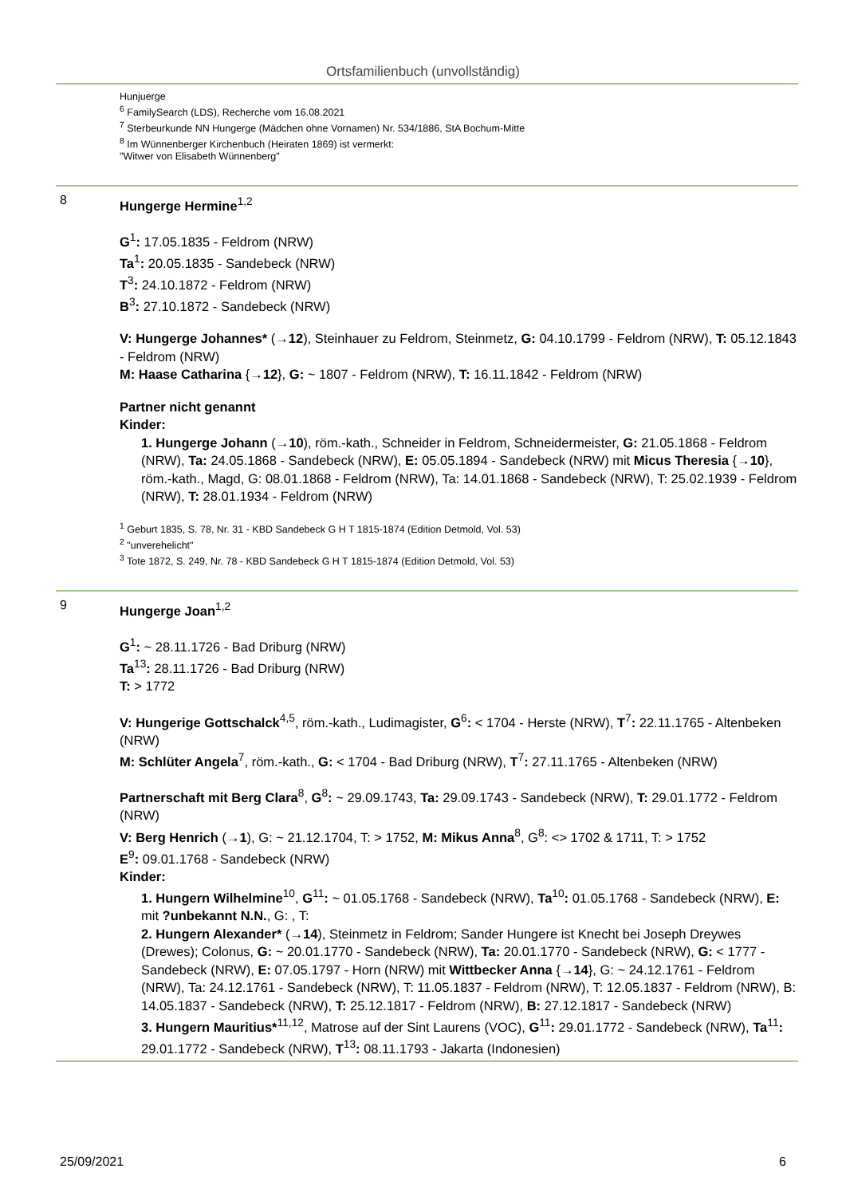Ortsfamilienbuch (unvollständig)
Hunjuerge
<sup>6</sup> FamilySearch (LDS), Recherche vom 16.08.2021
<sup>7</sup> Sterbeurkunde NN Hungerge (Mädchen ohne Vornamen) Nr. 534/1886, StA Bochum-Mitte
<sup>8</sup> Im Wünnenberger Kirchenbuch (Heiraten 1869) ist vermerkt:
"Witwer von Elisabeth Wünnenberg"
8
Hungerge Hermine<sup>1,2</sup>
G<sup>1</sup>: 17.05.1835 - Feldrom (NRW)
Ta<sup>1</sup>: 20.05.1835 - Sandebeck (NRW)
T<sup>3</sup>: 24.10.1872 - Feldrom (NRW)
B<sup>3</sup>: 27.10.1872 - Sandebeck (NRW)
V: Hungerge Johannes* (→12), Steinhauer zu Feldrom, Steinmetz, G: 04.10.1799 - Feldrom (NRW), T: 05.12.1843 - Feldrom (NRW)
M: Haase Catharina {→12}, G: ~ 1807 - Feldrom (NRW), T: 16.11.1842 - Feldrom (NRW)
Partner nicht genannt
Kinder:
1. Hungerge Johann (→10), röm.-kath., Schneider in Feldrom, Schneidermeister, G: 21.05.1868 - Feldrom (NRW), Ta: 24.05.1868 - Sandebeck (NRW), E: 05.05.1894 - Sandebeck (NRW) mit Micus Theresia {→10}, röm.-kath., Magd, G: 08.01.1868 - Feldrom (NRW), Ta: 14.01.1868 - Sandebeck (NRW), T: 25.02.1939 - Feldrom (NRW), T: 28.01.1934 - Feldrom (NRW)
<sup>1</sup> Geburt 1835, S. 78, Nr. 31 - KBD Sandebeck G H T 1815-1874 (Edition Detmold, Vol. 53)
<sup>2</sup> "unverehelicht"
<sup>3</sup> Tote 1872, S. 249, Nr. 78 - KBD Sandebeck G H T 1815-1874 (Edition Detmold, Vol. 53)
9
Hungerge Joan<sup>1,2</sup>
G<sup>1</sup>: ~ 28.11.1726 - Bad Driburg (NRW)
Ta<sup>13</sup>: 28.11.1726 - Bad Driburg (NRW)
T: > 1772
V: Hungerige Gottschalck<sup>4,5</sup>, röm.-kath., Ludimagister, G<sup>6</sup>: < 1704 - Herste (NRW), T<sup>7</sup>: 22.11.1765 - Altenbeken (NRW)
M: Schlüter Angela<sup>7</sup>, röm.-kath., G: < 1704 - Bad Driburg (NRW), T<sup>7</sup>: 27.11.1765 - Altenbeken (NRW)
Partnerschaft mit Berg Clara<sup>8</sup>, G<sup>8</sup>: ~ 29.09.1743, Ta: 29.09.1743 - Sandebeck (NRW), T: 29.01.1772 - Feldrom (NRW)
V: Berg Henrich (→1), G: ~ 21.12.1704, T: > 1752, M: Mikus Anna<sup>8</sup>, G<sup>8</sup>: <> 1702 & 1711, T: > 1752
E<sup>9</sup>: 09.01.1768 - Sandebeck (NRW)
Kinder:
1. Hungern Wilhelmine<sup>10</sup>, G<sup>11</sup>: ~ 01.05.1768 - Sandebeck (NRW), Ta<sup>10</sup>: 01.05.1768 - Sandebeck (NRW), E: mit ?unbekannt N.N., G: , T:
2. Hungern Alexander* (→14), Steinmetz in Feldrom; Sander Hungere ist Knecht bei Joseph Dreywes (Drewes); Colonus, G: ~ 20.01.1770 - Sandebeck (NRW), Ta: 20.01.1770 - Sandebeck (NRW), G: < 1777 - Sandebeck (NRW), E: 07.05.1797 - Horn (NRW) mit Wittbecker Anna {→14}, G: ~ 24.12.1761 - Feldrom (NRW), Ta: 24.12.1761 - Sandebeck (NRW), T: 11.05.1837 - Feldrom (NRW), T: 12.05.1837 - Feldrom (NRW), B: 14.05.1837 - Sandebeck (NRW), T: 25.12.1817 - Feldrom (NRW), B: 27.12.1817 - Sandebeck (NRW)
3. Hungern Mauritius*<sup>11,12</sup>, Matrose auf der Sint Laurens (VOC), G<sup>11</sup>: 29.01.1772 - Sandebeck (NRW), Ta<sup>11</sup>: 29.01.1772 - Sandebeck (NRW), T<sup>13</sup>: 08.11.1793 - Jakarta (Indonesien)
25/09/2021 6